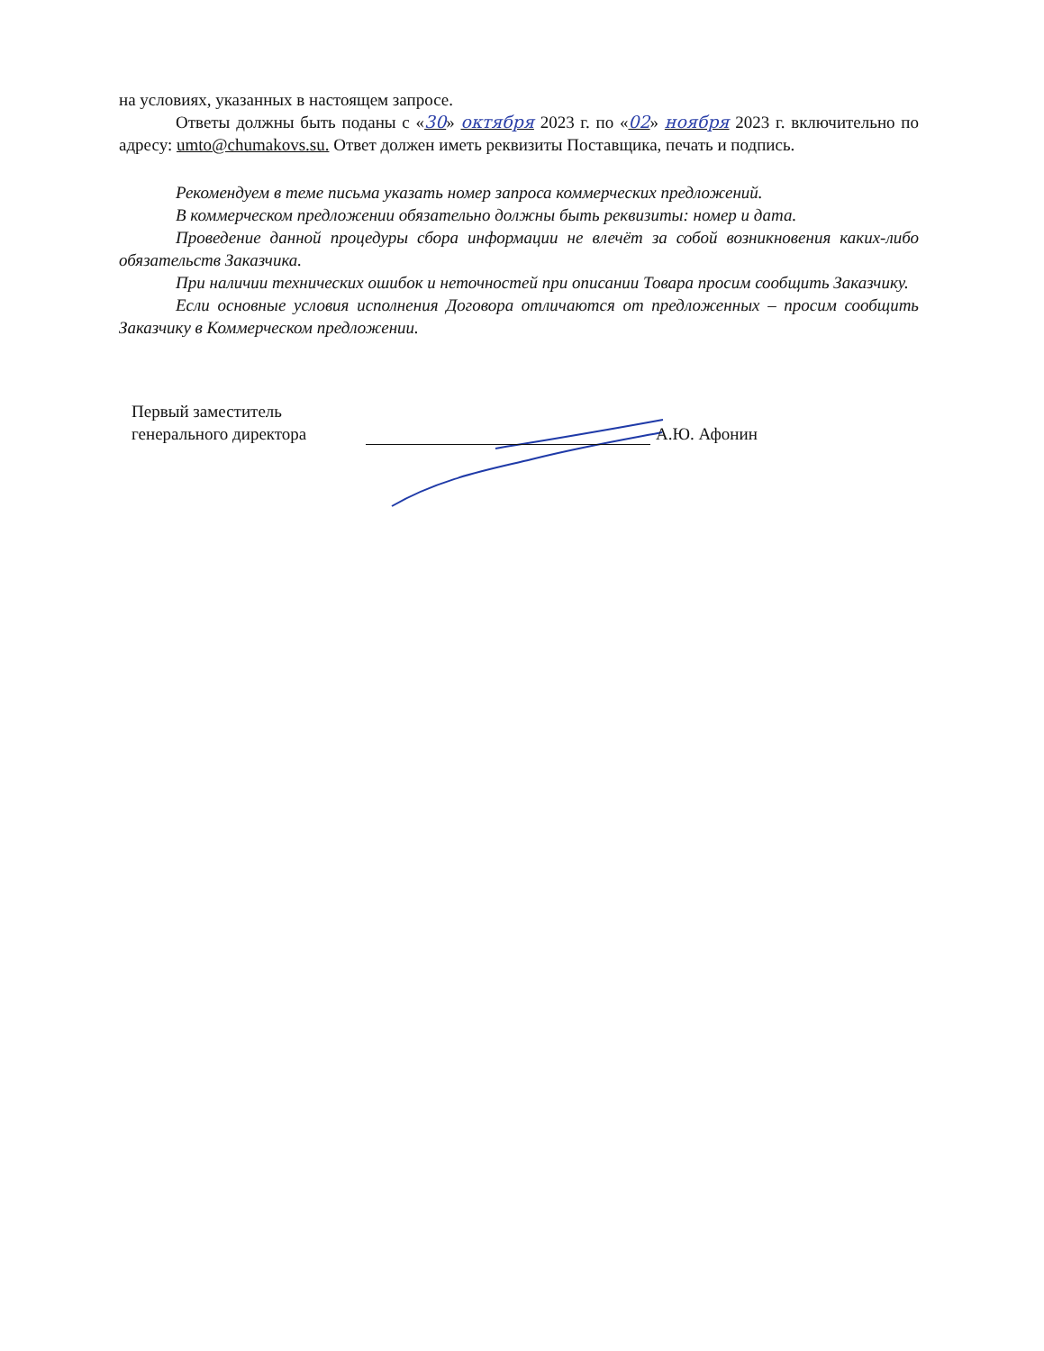на условиях, указанных в настоящем запросе.
Ответы должны быть поданы с «30» октября 2023 г. по «02» ноября 2023 г. включительно по адресу: umto@chumakovs.su. Ответ должен иметь реквизиты Поставщика, печать и подпись.
Рекомендуем в теме письма указать номер запроса коммерческих предложений.
В коммерческом предложении обязательно должны быть реквизиты: номер и дата.
Проведение данной процедуры сбора информации не влечёт за собой возникновения каких-либо обязательств Заказчика.
При наличии технических ошибок и неточностей при описании Товара просим сообщить Заказчику.
Если основные условия исполнения Договора отличаются от предложенных – просим сообщить Заказчику в Коммерческом предложении.
Первый заместитель
генерального директора
А.Ю. Афонин